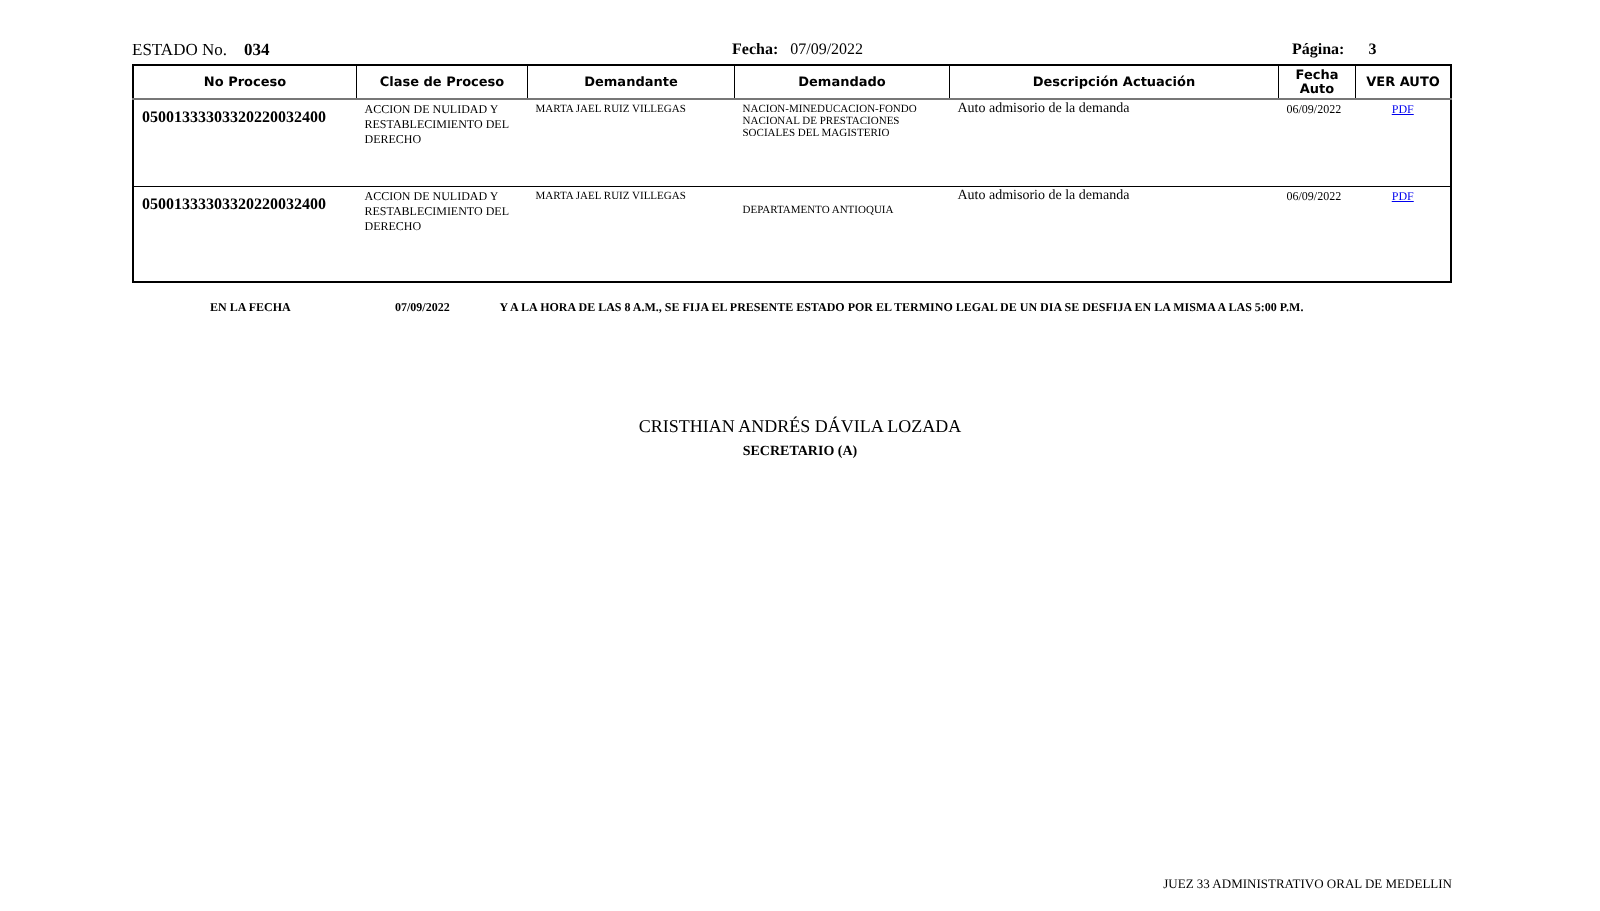ESTADO No. 034 Fecha: 07/09/2022 Página: 3
| No Proceso | Clase de Proceso | Demandante | Demandado | Descripción Actuación | Fecha Auto | VER AUTO |
| --- | --- | --- | --- | --- | --- | --- |
| 05001333303320220032400 | ACCION DE NULIDAD Y RESTABLECIMIENTO DEL DERECHO | MARTA JAEL RUIZ VILLEGAS | NACION-MINEDUCACION-FONDO NACIONAL DE PRESTACIONES SOCIALES DEL MAGISTERIO | Auto admisorio de la demanda | 06/09/2022 | PDF |
| 05001333303320220032400 | ACCION DE NULIDAD Y RESTABLECIMIENTO DEL DERECHO | MARTA JAEL RUIZ VILLEGAS | DEPARTAMENTO ANTIOQUIA | Auto admisorio de la demanda | 06/09/2022 | PDF |
EN LA FECHA 07/09/2022 Y A LA HORA DE LAS 8 A.M., SE FIJA EL PRESENTE ESTADO POR EL TERMINO LEGAL DE UN DIA SE DESFIJA EN LA MISMA A LAS 5:00 P.M.
CRISTHIAN ANDRÉS DÁVILA LOZADA
SECRETARIO (A)
JUEZ 33 ADMINISTRATIVO ORAL DE MEDELLIN